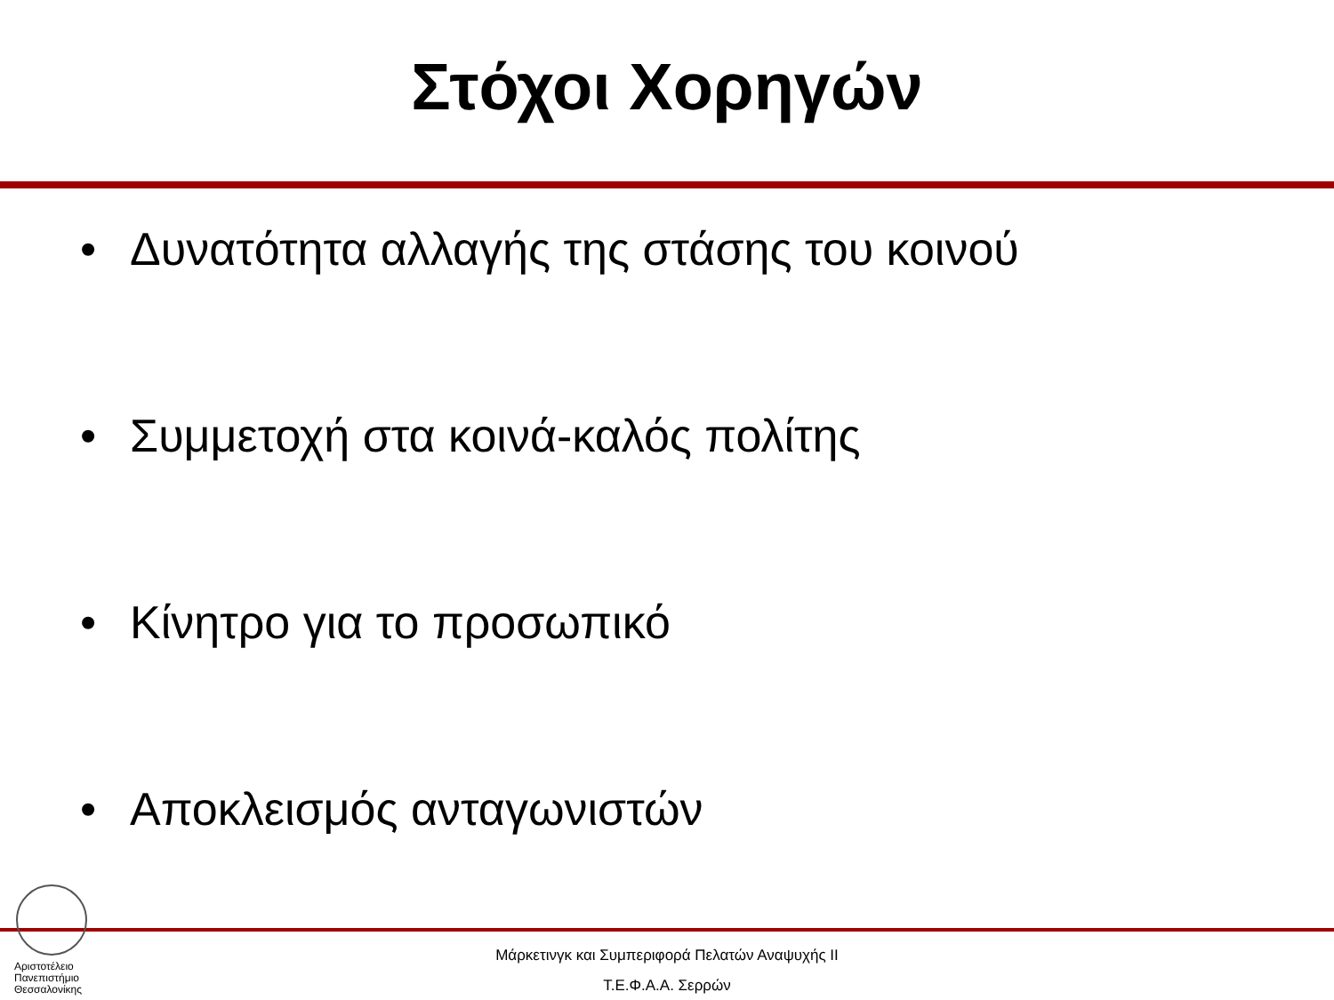Στόχοι Χορηγών
• Δυνατότητα αλλαγής της στάσης του κοινού
• Συμμετοχή στα κοινά-καλός πολίτης
• Κίνητρο για το προσωπικό
• Αποκλεισμός ανταγωνιστών
Αριστοτέλειο
Πανεπιστήμιο
Θεσσαλονίκης
Μάρκετινγκ και Συμπεριφορά Πελατών Αναψυχής ΙΙ
Τ.Ε.Φ.Α.Α. Σερρών